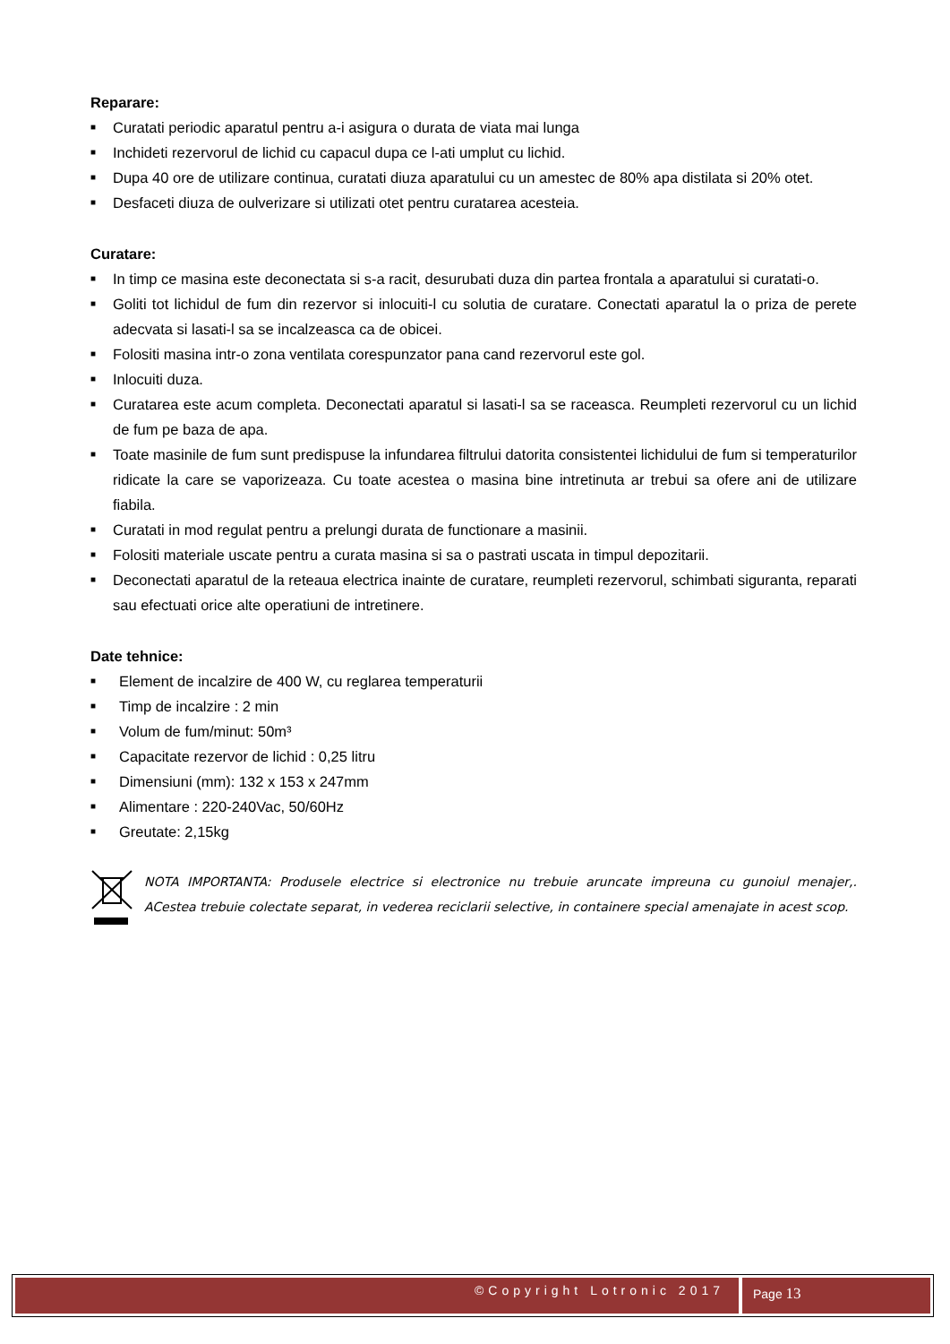Reparare:
■ Curatati periodic aparatul pentru a-i asigura o durata de viata mai lunga
■ Inchideti rezervorul de lichid cu capacul dupa ce l-ati umplut cu lichid.
■ Dupa 40 ore de utilizare continua, curatati diuza aparatului cu un amestec de 80% apa distilata si 20% otet.
■ Desfaceti diuza de oulverizare si utilizati otet pentru curatarea acesteia.
Curatare:
■ In timp ce masina este deconectata si s-a racit, desurubati duza din partea frontala a aparatului si curatati-o.
■ Goliti tot lichidul de fum din rezervor si inlocuiti-l cu solutia de curatare. Conectati aparatul la o priza de perete adecvata si lasati-l sa se incalzeasca ca de obicei.
■ Folositi masina intr-o zona ventilata corespunzator pana cand rezervorul este gol.
■ Inlocuiti duza.
■ Curatarea este acum completa. Deconectati aparatul si lasati-l sa se raceasca. Reumpleti rezervorul cu un lichid de fum pe baza de apa.
■ Toate masinile de fum sunt predispuse la infundarea filtrului datorita consistentei lichidului de fum si temperaturilor ridicate la care se vaporizeaza. Cu toate acestea o masina bine intretinuta ar trebui sa ofere ani de utilizare fiabila.
■ Curatati in mod regulat pentru a prelungi durata de functionare a masinii.
■ Folositi materiale uscate pentru a curata masina si sa o pastrati uscata in timpul depozitarii.
■ Deconectati aparatul de la reteaua electrica inainte de curatare, reumpleti rezervorul, schimbati siguranta, reparati sau efectuati orice alte operatiuni de intretinere.
Date tehnice:
■ Element de incalzire de 400 W, cu reglarea temperaturii
■ Timp de incalzire : 2 min
■ Volum de fum/minut: 50m³
■ Capacitate rezervor de lichid : 0,25 litru
■ Dimensiuni (mm): 132 x 153 x 247mm
■ Alimentare : 220-240Vac, 50/60Hz
■ Greutate: 2,15kg
NOTA IMPORTANTA: Produsele electrice si electronice nu trebuie aruncate impreuna cu gunoiul menajer,. ACestea trebuie colectate separat, in vederea reciclarii selective, in containere special amenajate in acest scop.
©Copyright Lotronic 2017 Page 13